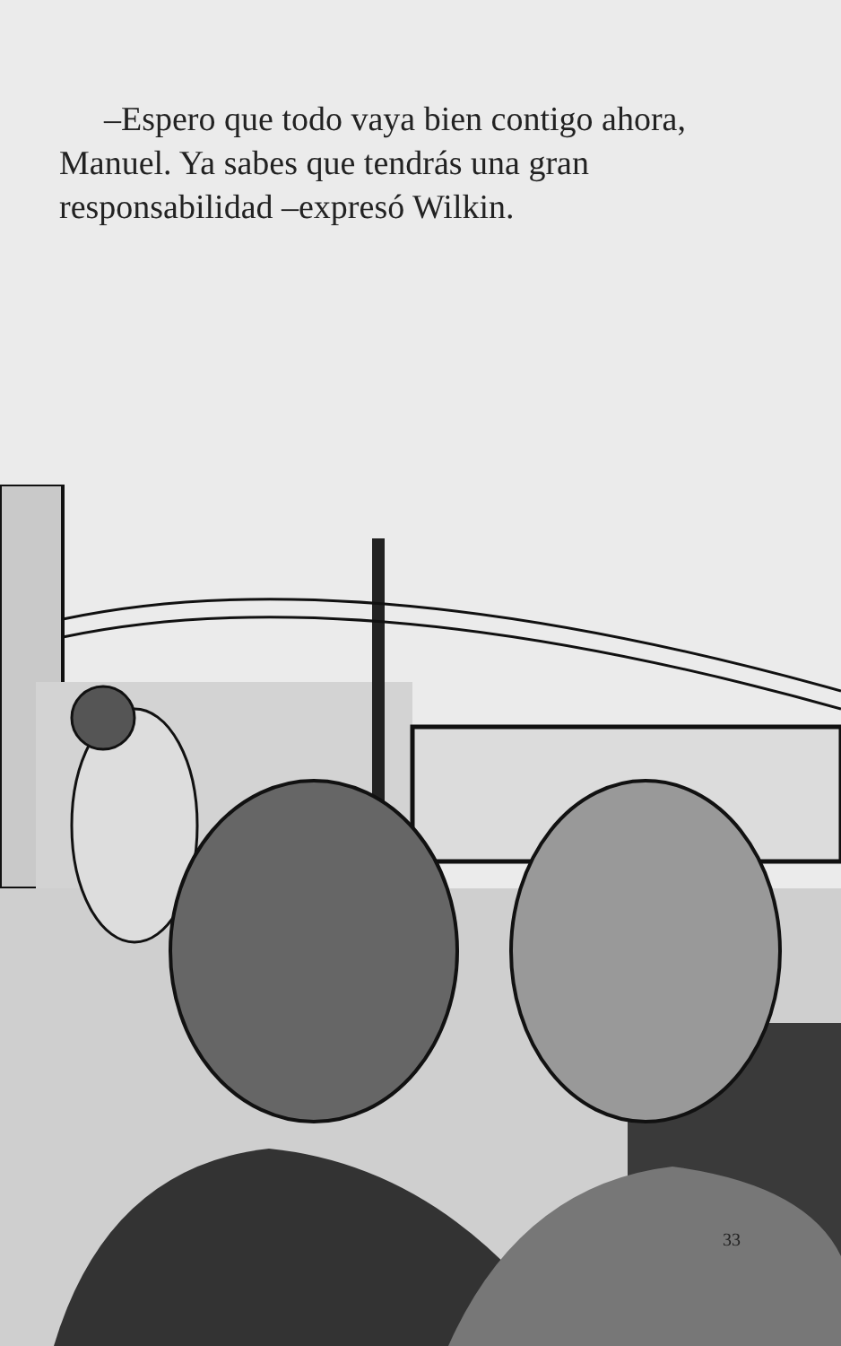–Espero que todo vaya bien contigo ahora, Manuel. Ya sabes que tendrás una gran responsabilidad –expresó Wilkin.
33